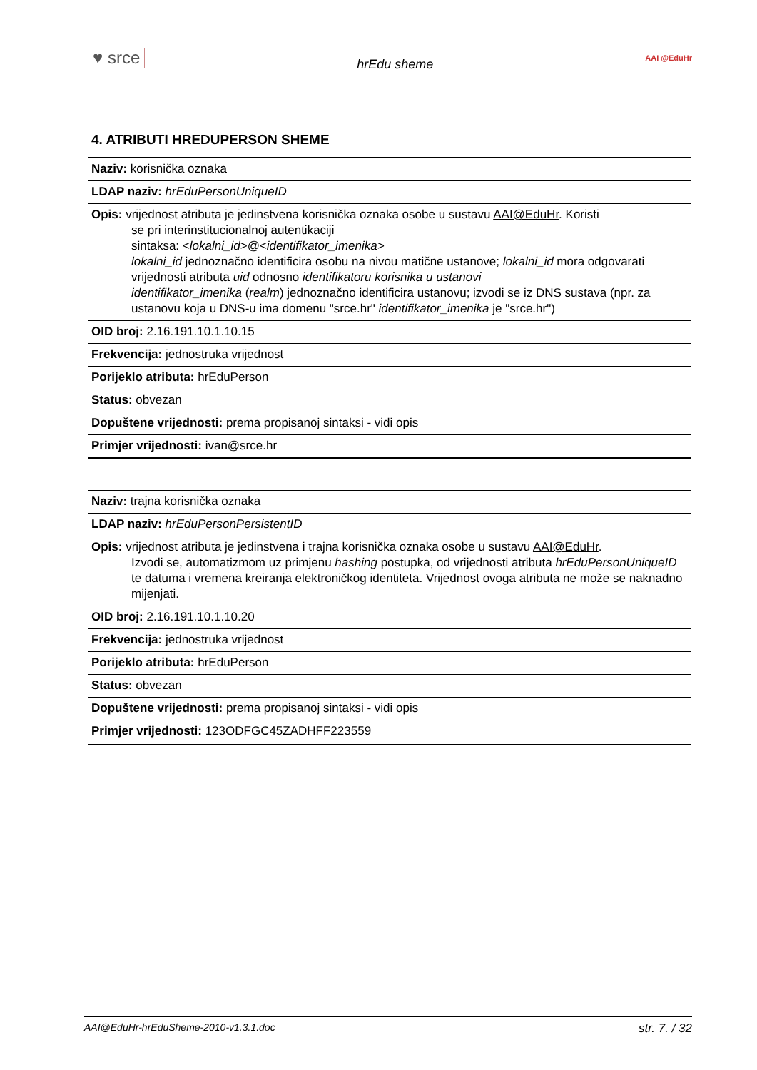♥ srce hrEdu sheme AAI @EduHr
4. ATRIBUTI HREDUPERSON SHEME
| Naziv: korisnička oznaka |
| LDAP naziv: hrEduPersonUniqueID |
| Opis: vrijednost atributa je jedinstvena korisnička oznaka osobe u sustavu AAI@EduHr . Koristi se pri interinstitucionalnoj autentikaciji sintaksa: <lokalni_id>@<identifikator_imenika> lokalni_id jednoznačno identificira osobu na nivou matične ustanove; lokalni_id mora odgovarati vrijednosti atributa uid odnosno identifikatoru korisnika u ustanovi identifikator_imenika ( realm ) jednoznačno identificira ustanovu; izvodi se iz DNS sustava (npr. za ustanovu koja u DNS-u ima domenu "srce.hr" identifikator_imenika je "srce.hr") |
| OID broj: 2.16.191.10.1.10.15 |
| Frekvencija: jednostruka vrijednost |
| Porijeklo atributa: hrEduPerson |
| Status: obvezan |
| Dopuštene vrijednosti: prema propisanoj sintaksi - vidi opis |
| Primjer vrijednosti: ivan@srce.hr |
| Naziv: trajna korisnička oznaka |
| LDAP naziv: hrEduPersonPersistentID |
| Opis: vrijednost atributa je jedinstvena i trajna korisnička oznaka osobe u sustavu AAI@EduHr . Izvodi se, automatizmom uz primjenu hashing postupka, od vrijednosti atributa hrEduPersonUniqueID te datuma i vremena kreiranja elektroničkog identiteta. Vrijednost ovoga atributa ne može se naknadno mijenjati. |
| OID broj: 2.16.191.10.1.10.20 |
| Frekvencija: jednostruka vrijednost |
| Porijeklo atributa: hrEduPerson |
| Status: obvezan |
| Dopuštene vrijednosti: prema propisanoj sintaksi - vidi opis |
| Primjer vrijednosti: 123ODFGC45ZADHFF223559 |
AAI@EduHr-hrEduSheme-2010-v1.3.1.doc str. 7. / 32